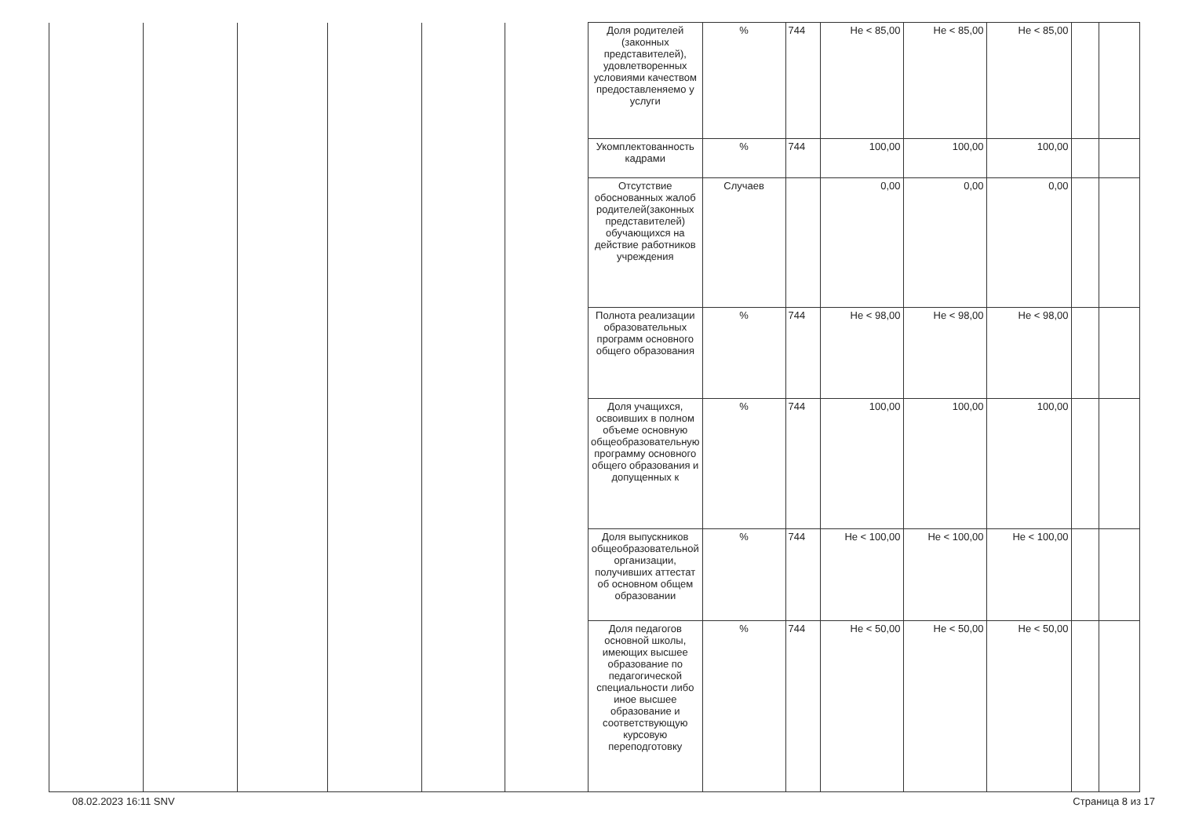| | | | | | | Доля родителей (законных представителей), удовлетворенных условиями качеством предоставленяемо у услуги | % | 744 | Не < 85,00 | Не < 85,00 | Не < 85,00 | | |
| | | | | | | Укомплектованность кадрами | % | 744 | 100,00 | 100,00 | 100,00 | | |
| | | | | | | Отсутствие обоснованных жалоб родителей(законных представителей) обучающихся на действие работников учреждения | Случаев | | 0,00 | 0,00 | 0,00 | | |
| | | | | | | Полнота реализации образовательных программ основного общего образования | % | 744 | Не < 98,00 | Не < 98,00 | Не < 98,00 | | |
| | | | | | | Доля учащихся, освоивших в полном объеме основную общеобразовательную программу основного общего образования и допущенных к | % | 744 | 100,00 | 100,00 | 100,00 | | |
| | | | | | | Доля выпускников общеобразовательной организации, получивших аттестат об основном общем образовании | % | 744 | Не < 100,00 | Не < 100,00 | Не < 100,00 | | |
| | | | | | | Доля педагогов основной школы, имеющих высшее образование по педагогической специальности либо иное высшее образование и соответствующую курсовую переподготовку | % | 744 | Не < 50,00 | Не < 50,00 | Не < 50,00 | | |
08.02.2023 16:11 SNV Страница 8 из 17